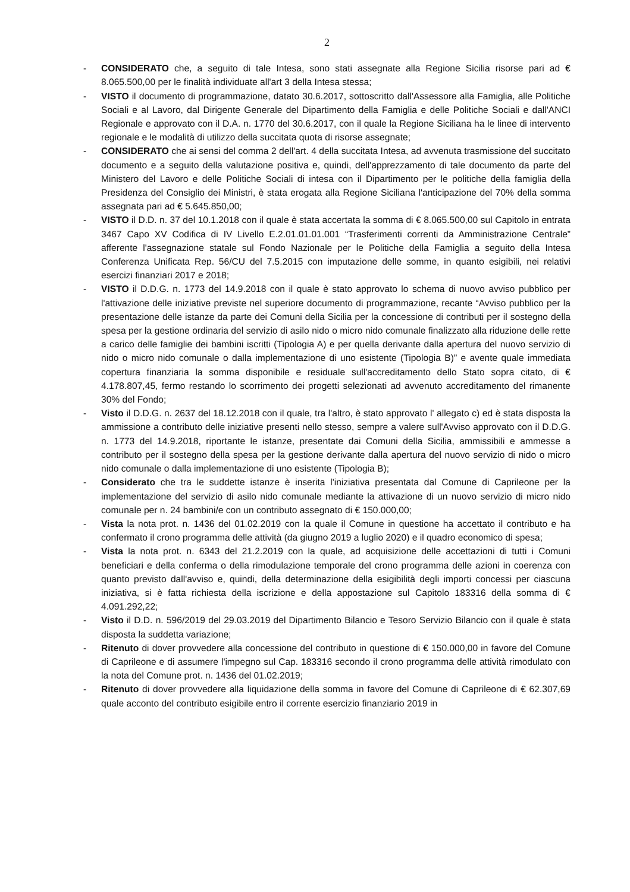2
- CONSIDERATO che, a seguito di tale Intesa, sono stati assegnate alla Regione Sicilia risorse pari ad € 8.065.500,00 per le finalità individuate all'art 3 della Intesa stessa;
- VISTO il documento di programmazione, datato 30.6.2017, sottoscritto dall'Assessore alla Famiglia, alle Politiche Sociali e al Lavoro, dal Dirigente Generale del Dipartimento della Famiglia e delle Politiche Sociali e dall'ANCI Regionale e approvato con il D.A. n. 1770 del 30.6.2017, con il quale la Regione Siciliana ha le linee di intervento regionale e le modalità di utilizzo della succitata quota di risorse assegnate;
- CONSIDERATO che ai sensi del comma 2 dell'art. 4 della succitata Intesa, ad avvenuta trasmissione del succitato documento e a seguito della valutazione positiva e, quindi, dell'apprezzamento di tale documento da parte del Ministero del Lavoro e delle Politiche Sociali di intesa con il Dipartimento per le politiche della famiglia della Presidenza del Consiglio dei Ministri, è stata erogata alla Regione Siciliana l'anticipazione del 70% della somma assegnata pari ad € 5.645.850,00;
- VISTO il D.D. n. 37 del 10.1.2018 con il quale è stata accertata la somma di € 8.065.500,00 sul Capitolo in entrata 3467 Capo XV Codifica di IV Livello E.2.01.01.01.001 “Trasferimenti correnti da Amministrazione Centrale” afferente l'assegnazione statale sul Fondo Nazionale per le Politiche della Famiglia a seguito della Intesa Conferenza Unificata Rep. 56/CU del 7.5.2015 con imputazione delle somme, in quanto esigibili, nei relativi esercizi finanziari 2017 e 2018;
- VISTO il D.D.G. n. 1773 del 14.9.2018 con il quale è stato approvato lo schema di nuovo avviso pubblico per l'attivazione delle iniziative previste nel superiore documento di programmazione, recante “Avviso pubblico per la presentazione delle istanze da parte dei Comuni della Sicilia per la concessione di contributi per il sostegno della spesa per la gestione ordinaria del servizio di asilo nido o micro nido comunale finalizzato alla riduzione delle rette a carico delle famiglie dei bambini iscritti (Tipologia A) e per quella derivante dalla apertura del nuovo servizio di nido o micro nido comunale o dalla implementazione di uno esistente (Tipologia B)” e avente quale immediata copertura finanziaria la somma disponibile e residuale sull'accreditamento dello Stato sopra citato, di € 4.178.807,45, fermo restando lo scorrimento dei progetti selezionati ad avvenuto accreditamento del rimanente 30% del Fondo;
- Visto il D.D.G. n. 2637 del 18.12.2018 con il quale, tra l'altro, è stato approvato l' allegato c) ed è stata disposta la ammissione a contributo delle iniziative presenti nello stesso, sempre a valere sull'Avviso approvato con il D.D.G. n. 1773 del 14.9.2018, riportante le istanze, presentate dai Comuni della Sicilia, ammissibili e ammesse a contributo per il sostegno della spesa per la gestione derivante dalla apertura del nuovo servizio di nido o micro nido comunale o dalla implementazione di uno esistente (Tipologia B);
- Considerato che tra le suddette istanze è inserita l'iniziativa presentata dal Comune di Caprileone per la implementazione del servizio di asilo nido comunale mediante la attivazione di un nuovo servizio di micro nido comunale per n. 24 bambini/e con un contributo assegnato di € 150.000,00;
- Vista la nota prot. n. 1436 del 01.02.2019 con la quale il Comune in questione ha accettato il contributo e ha confermato il crono programma delle attività (da giugno 2019 a luglio 2020) e il quadro economico di spesa;
- Vista la nota prot. n. 6343 del 21.2.2019 con la quale, ad acquisizione delle accettazioni di tutti i Comuni beneficiari e della conferma o della rimodulazione temporale del crono programma delle azioni in coerenza con quanto previsto dall'avviso e, quindi, della determinazione della esigibilità degli importi concessi per ciascuna iniziativa, si è fatta richiesta della iscrizione e della appostazione sul Capitolo 183316 della somma di € 4.091.292,22;
- Visto il D.D. n. 596/2019 del 29.03.2019 del Dipartimento Bilancio e Tesoro Servizio Bilancio con il quale è stata disposta la suddetta variazione;
- Ritenuto di dover provvedere alla concessione del contributo in questione di € 150.000,00 in favore del Comune di Caprileone e di assumere l'impegno sul Cap. 183316 secondo il crono programma delle attività rimodulato con la nota del Comune prot. n. 1436 del 01.02.2019;
- Ritenuto di dover provvedere alla liquidazione della somma in favore del Comune di Caprileone di € 62.307,69 quale acconto del contributo esigibile entro il corrente esercizio finanziario 2019 in